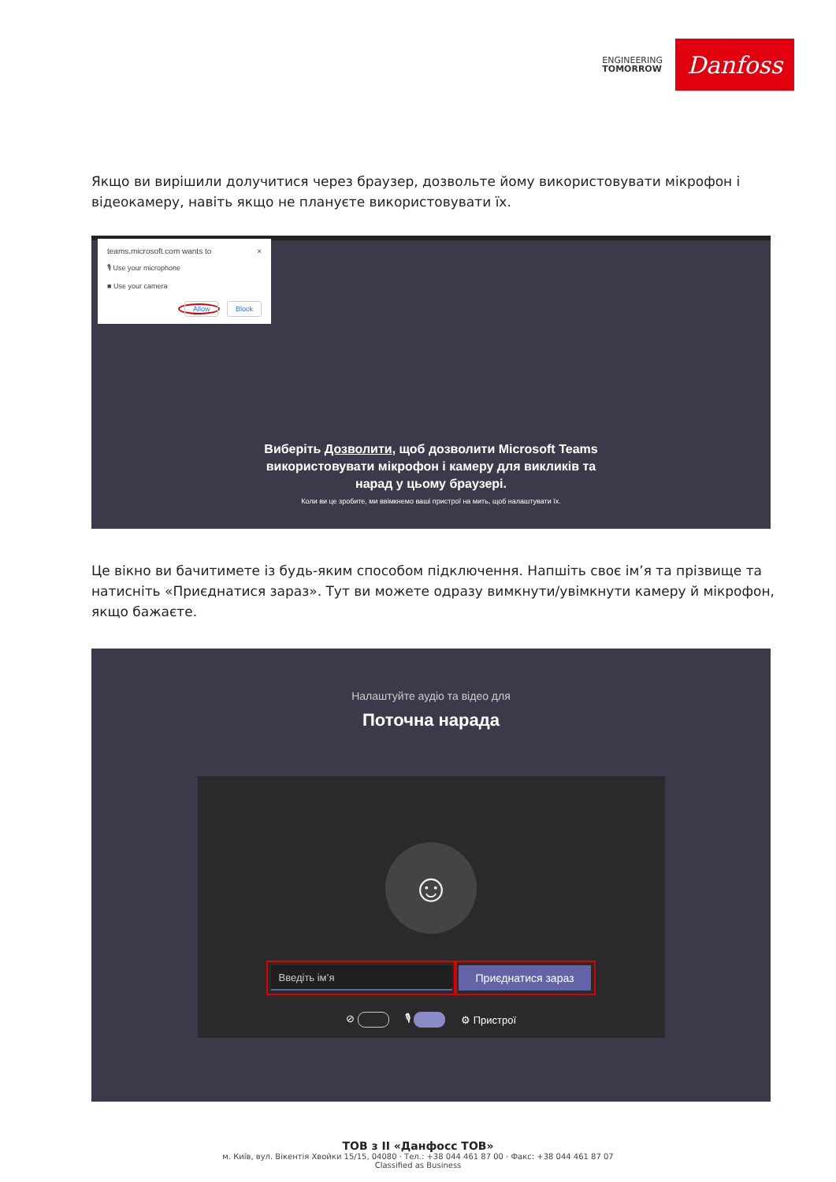ENGINEERING
TOMORROW
Danfoss
Якщо ви вирішили долучитися через браузер, дозвольте йому використовувати мікрофон і відеокамеру, навіть якщо не плануєте використовувати їх.
teams.microsoft.com wants to ×
🎙 Use your microphone
■ Use your camera
Allow Block
Виберіть Дозволити, щоб дозволити Microsoft Teams
використовувати мікрофон і камеру для викликів та
нарад у цьому браузері.
Коли ви це зробите, ми ввімкнемо ваші пристрої на мить, щоб налаштувати їх.
Це вікно ви бачитимете із будь-яким способом підключення. Напшіть своє ім’я та прізвище та натисніть «Приєднатися зараз». Тут ви можете одразу вимкнути/увімкнути камеру й мікрофон, якщо бажаєте.
Налаштуйте аудіо та відео для
Поточна нарада
☺
Введіть ім’я
Приєднатися зараз
⊘ 🎙 ⚙ Пристрої
ТОВ з ІІ «Данфосс ТОВ»
м. Київ, вул. Вікентія Хвойки 15/15, 04080 · Тел.: +38 044 461 87 00 · Факс: +38 044 461 87 07
Classified as Business